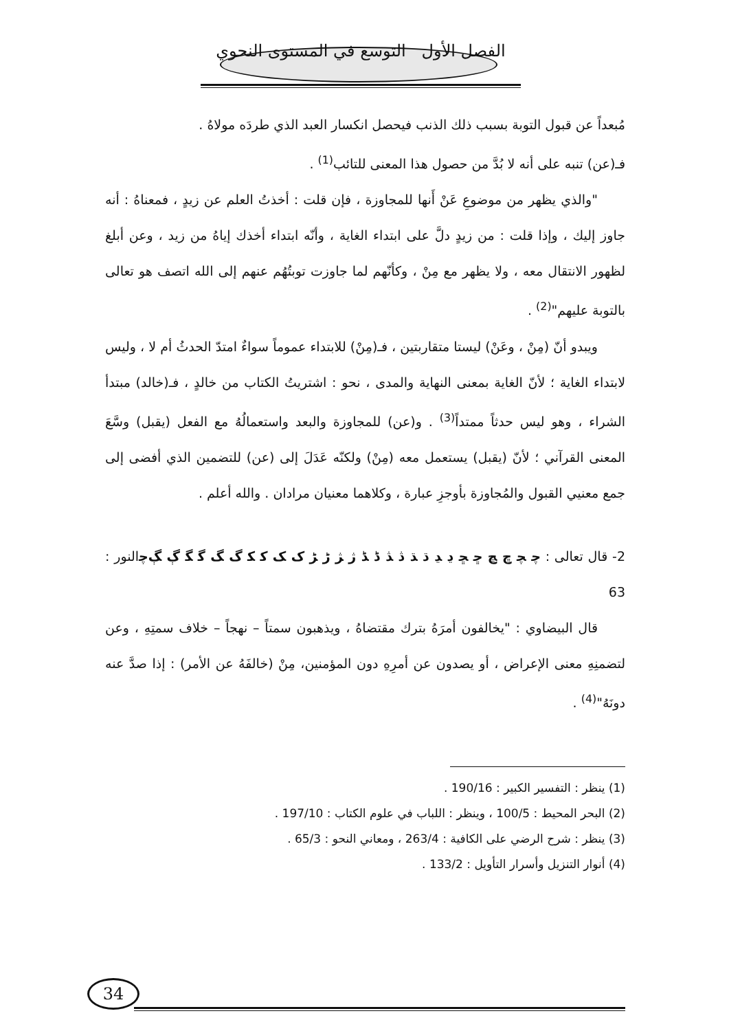الفصل الأول التوسع في المستوى النحوي
مُبعداً عن قبول التوبة بسبب ذلك الذنب فيحصل انكسار العبد الذي طردَه مولاهُ .
فـ(عن) تنبه على أنه لا بُدَّ من حصول هذا المعنى للتائب<sup>(1)</sup> .
"والذي يظهر من موضوعِ عَنْ أَنها للمجاوزة ، فإن قلت : أخذتُ العلم عن زيدٍ ، فمعناهُ : أنه جاوز إليك ، وإذا قلت : من زيدٍ دلَّ على ابتداء الغاية ، وأنّه ابتداء أخذك إياهُ من زيد ، وعن أبلغ لظهور الانتقال معه ، ولا يظهر مع مِنْ ، وكأنّهم لما جاوزت توبتُهُم عنهم إلى الله اتصف هو تعالى بالتوبة عليهم"<sup>(2)</sup> .
ويبدو أنّ (مِنْ ، وعَنْ) ليستا متقاربتين ، فـ(مِنْ) للابتداء عموماً سواءٌ امتدّ الحدثُ أم لا ، وليس لابتداء الغاية ؛ لأنّ الغاية بمعنى النهاية والمدى ، نحو : اشتريتُ الكتاب من خالدٍ ، فـ(خالد) مبتدأ الشراء ، وهو ليس حدثاً ممتداً<sup>(3)</sup> . و(عن) للمجاوزة والبعد واستعمالُهُ مع الفعل (يقبل) وسَّعَ المعنى القرآني ؛ لأنّ (يقبل) يستعمل معه (مِنْ) ولكنّه عَدَلَ إلى (عن) للتضمين الذي أفضى إلى جمع معنيي القبول والمُجاوزة بأوجزِ عبارة ، وكلاهما معنيان مرادان . والله أعلم .
2- قال تعالى : ﭼ ﭽ ﭾ ﭿ ﮀ ﮁ ﮂ ﮃ ﮄ ﮅ ﮆ ﮇ ﮈ ﮉ ﮊ ﮋ ﮌ ﮍ ﮎ ﮏ ﮐ ﮑ ﮒ ﮓ ﮔ ﮕ ﮖ ﮗﭼالنور : 63
قال البيضاوي : "يخالفون أمرَهُ بترك مقتضاهُ ، ويذهبون سمتاً – نهجاً – خلاف سمتِهِ ، وعن لتضمنِهِ معنى الإعراض ، أو يصدون عن أمرِهِ دون المؤمنين، مِنْ (خالفَهُ عن الأمر) : إذا صدَّ عنه دونَهُ"<sup>(4)</sup> .
(1) ينظر : التفسير الكبير : 190/16 .
(2) البحر المحيط : 100/5 ، وينظر : اللباب في علوم الكتاب : 197/10 .
(3) ينظر : شرح الرضي على الكافية : 263/4 ، ومعاني النحو : 65/3 .
(4) أنوار التنزيل وأسرار التأويل : 133/2 .
34